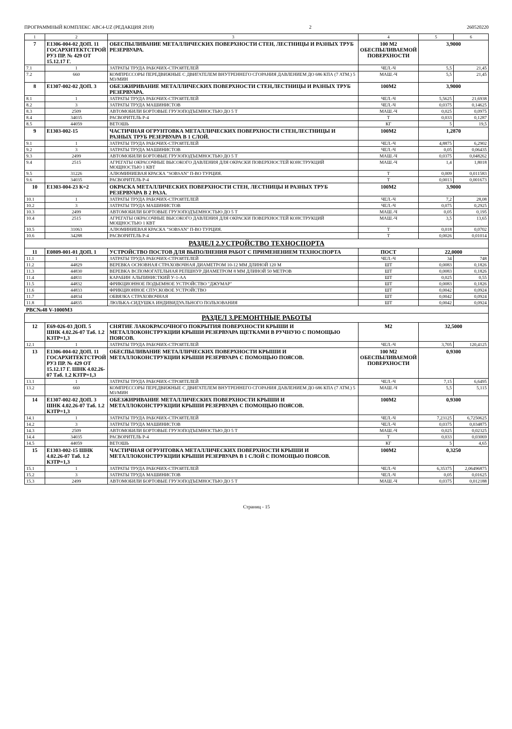ПРОГРАММНЫЙ КОМПЛЕКС АВС4-UZ (РЕДАКЦИЯ 2018) 2 260520220
| 1 | 2 | 3 | 4 | 5 | 6 |
| --- | --- | --- | --- | --- | --- |
| 7 | Е1306-004-02 ДОП. 11 ГОСАРХИТЕКТСТРОЙ РУЗ ПР. № 429 ОТ 15.12.17 Г. | ОБЕСПЫЛИВАНИЕ МЕТАЛЛИЧЕСКИХ ПОВЕРХНОСТИ СТЕН, ЛЕСТНИЦЫ И РАЗНЫХ ТРУБ РЕЗЕРВУАРА. | 100 М2 ОБЕСПЫЛИВАЕМОЙ ПОВЕРХНОСТИ | 3,9000 | |
| 7.1 | 1 | ЗАТРАТЫ ТРУДА РАБОЧИХ-СТРОИТЕЛЕЙ | ЧЕЛ.-Ч | 5,5 | 21,45 |
| 7.2 | 660 | КОМПРЕССОРЫ ПЕРЕДВИЖНЫЕ С ДВИГАТЕЛЕМ ВНУТРЕННЕГО СГОРАНИЯ ДАВЛЕНИЕМ ДО 686 КПА (7 АТМ.) 5 М3/МИН | МАШ.-Ч | 5,5 | 21,45 |
| 8 | Е1307-002-02 ДОП. 3 | ОБЕЗЖИРИВАНИЕ МЕТАЛЛИЧЕСКИХ ПОВЕРХНОСТИ СТЕН,ЛЕСТНИЦЫ И РАЗНЫХ ТРУБ РЕЗЕРВУАРА. | 100М2 | 3,9000 | |
| 8.1 | 1 | ЗАТРАТЫ ТРУДА РАБОЧИХ-СТРОИТЕЛЕЙ | ЧЕЛ.-Ч | 5,5625 | 21,6938 |
| 8.2 | 3 | ЗАТРАТЫ ТРУДА МАШИНИСТОВ | ЧЕЛ.-Ч | 0,0375 | 0,14625 |
| 8.3 | 2509 | АВТОМОБИЛИ БОРТОВЫЕ ГРУЗОПОДЪЕМНОСТЬЮ ДО 5 Т | МАШ.-Ч | 0,025 | 0,0975 |
| 8.4 | 34035 | РАСВОРИТЕЛЬ Р-4 | Т | 0,033 | 0,1287 |
| 8.5 | 44059 | ВЕТОШЬ | КГ | 5 | 19,5 |
| 9 | Е1303-002-15 | ЧАСТИЧНАЯ ОГРУНТОВКА МЕТАЛЛИЧЕСКИХ ПОВЕРХНОСТИ СТЕН,ЛЕСТНИЦЫ И РАЗНЫХ ТРУБ РЕЗЕРВУАРА В 1 СЛОЙ. | 100М2 | 1,2870 | |
| 9.1 | 1 | ЗАТРАТЫ ТРУДА РАБОЧИХ-СТРОИТЕЛЕЙ | ЧЕЛ.-Ч | 4,8875 | 6,2902 |
| 9.2 | 3 | ЗАТРАТЫ ТРУДА МАШИНИСТОВ | ЧЕЛ.-Ч | 0,05 | 0,06435 |
| 9.3 | 2499 | АВТОМОБИЛИ БОРТОВЫЕ ГРУЗОПОДЪЕМНОСТЬЮ ДО 5 Т | МАШ.-Ч | 0,0375 | 0,048262 |
| 9.4 | 2515 | АГРЕГАТЫ ОКРАСОЧНЫЕ ВЫСОКОГО ДАВЛЕНИЯ ДЛЯ ОКРАСКИ ПОВЕРХНОСТЕЙ КОНСТРУКЦИЙ МОЩНОСТЬЮ 1 КВТ | МАШ.-Ч | 1,4 | 1,8018 |
| 9.5 | 31226 | АЛЮМИНИЕВАЯ КРАСКА "SOBSAN" П-ВО ТУРЦИЯ. | Т | 0,009 | 0,011583 |
| 9.6 | 34035 | РАСВОРИТЕЛЬ Р-4 | Т | 0,0013 | 0,001673 |
| 10 | Е1303-004-23 К=2 | ОКРАСКА МЕТАЛЛИЧЕСКИХ ПОВЕРХНОСТИ СТЕН, ЛЕСТНИЦЫ И РАЗНЫХ ТРУБ РЕЗЕРВУАРА В 2 РАЗА. | 100М2 | 3,9000 | |
| 10.1 | 1 | ЗАТРАТЫ ТРУДА РАБОЧИХ-СТРОИТЕЛЕЙ | ЧЕЛ.-Ч | 7,2 | 28,08 |
| 10.2 | 3 | ЗАТРАТЫ ТРУДА МАШИНИСТОВ | ЧЕЛ.-Ч | 0,075 | 0,2925 |
| 10.3 | 2499 | АВТОМОБИЛИ БОРТОВЫЕ ГРУЗОПОДЪЕМНОСТЬЮ ДО 5 Т | МАШ.-Ч | 0,05 | 0,195 |
| 10.4 | 2515 | АГРЕГАТЫ ОКРАСОЧНЫЕ ВЫСОКОГО ДАВЛЕНИЯ ДЛЯ ОКРАСКИ ПОВЕРХНОСТЕЙ КОНСТРУКЦИЙ МОЩНОСТЬЮ 1 КВТ | МАШ.-Ч | 3,5 | 13,65 |
| 10.5 | 31063 | АЛЮМИНИЕВАЯ КРАСКА "SOBSAN" П-ВО ТУРЦИЯ. | Т | 0,018 | 0,0702 |
| 10.6 | 34288 | РАСВОРИТЕЛЬ Р-4 | Т | 0,0026 | 0,01014 |
| РАЗДЕЛ 2.УСТРОЙСТВО ТЕХНОСПОРТА | | | | | |
| 11 | Е0809-001-01 ДОП. 1 | УСТРОЙСТВО ПОСТОВ ДЛЯ ВЫПОЛНЕНИЯ РАБОТ С ПРИМЕНЕНИЕМ ТЕХНОСПОРТА | ПОСТ | 22,0000 | |
| 11.1 | 1 | ЗАТРАТЫ ТРУДА РАБОЧИХ-СТРОИТЕЛЕЙ | ЧЕЛ.-Ч | 34 | 748 |
| 11.2 | 44829 | ВЕРЕВКА ОСНОВНАЯ СТРАХОВОЧНАЯ ДИАМЕТРОМ 10-12 ММ ДЛИНОЙ 120 М | ШТ | 0,0083 | 0,1826 |
| 11.3 | 44830 | ВЕРЕВКА ВСПОМОГАТЕЛЬНАЯ РЕПШНУР ДИАМЕТРОМ 8 ММ ДЛИНОЙ 50 МЕТРОВ | ШТ | 0,0083 | 0,1826 |
| 11.4 | 44831 | КАРАБИН АЛЬПИНИСТКИЙ У-1-АА | ШТ | 0,025 | 0,55 |
| 11.5 | 44832 | ФРИКЦИОННОЕ ПОДЬЕМНОЕ УСТРОЙСТВО "ДЖУМАР" | ШТ | 0,0083 | 0,1826 |
| 11.6 | 44833 | ФРИКЦИОННОЕ СПУСКОВОЕ УСТРОЙСТВО | ШТ | 0,0042 | 0,0924 |
| 11.7 | 44834 | ОБВЯЗКА СТРАХОВОЧНАЯ | ШТ | 0,0042 | 0,0924 |
| 11.8 | 44835 | ЛЮЛЬКА-СИДУШКА ИНДИВИДУАЛЬНОГО ПОЛЬЗОВАНИЯ | ШТ | 0,0042 | 0,0924 |
| РВС№48 V-1000М3 | | | | | |
| РАЗДЕЛ 3.РЕМОНТНЫЕ РАБОТЫ | | | | | |
| 12 | Е69-026-03 ДОП. 5 ШНК 4.02.26-07 Таб. 1.2 КЗТР=1,3 | СНЯТИЕ ЛАКОКРАСОЧНОГО ПОКРЫТИЯ ПОВЕРХНОСТИ КРЫШИ И МЕТАЛЛОКОНСТРУКЦИИ КРЫШИ РЕЗЕРВУАРА ЩЕТКАМИ В РУЧНУЮ С ПОМОЩЬЮ ПОЯСОВ. | М2 | 32,5000 | |
| 12.1 | 1 | ЗАТРАТЫ ТРУДА РАБОЧИХ-СТРОИТЕЛЕЙ | ЧЕЛ.-Ч | 3,705 | 120,4125 |
| 13 | Е1306-004-02 ДОП. 11 ГОСАРХИТЕКТСТРОЙ РУЗ ПР. № 429 ОТ 15.12.17 Г. ШНК 4.02.26-07 Таб. 1.2 КЗТР=1,3 | ОБЕСПЫЛИВАНИЕ МЕТАЛЛИЧЕСКИХ ПОВЕРХНОСТИ КРЫШИ И МЕТАЛЛОКОНСТРУКЦИИ КРЫШИ РЕЗЕРВУАРА С ПОМОЩЬЮ ПОЯСОВ. | 100 М2 ОБЕСПЫЛИВАЕМОЙ ПОВЕРХНОСТИ | 0,9300 | |
| 13.1 | 1 | ЗАТРАТЫ ТРУДА РАБОЧИХ-СТРОИТЕЛЕЙ | ЧЕЛ.-Ч | 7,15 | 6,6495 |
| 13.2 | 660 | КОМПРЕССОРЫ ПЕРЕДВИЖНЫЕ С ДВИГАТЕЛЕМ ВНУТРЕННЕГО СГОРАНИЯ ДАВЛЕНИЕМ ДО 686 КПА (7 АТМ.) 5 М3/МИН | МАШ.-Ч | 5,5 | 5,115 |
| 14 | Е1307-002-02 ДОП. 3 ШНК 4.02.26-07 Таб. 1.2 КЗТР=1,3 | ОБЕЗЖИРИВАНИЕ МЕТАЛЛИЧЕСКИХ ПОВЕРХНОСТИ КРЫШИ И МЕТАЛЛОКОНСТРУКЦИИ КРЫШИ РЕЗЕРВУАРА С ПОМОЩЬЮ ПОЯСОВ. | 100М2 | 0,9300 | |
| 14.1 | 1 | ЗАТРАТЫ ТРУДА РАБОЧИХ-СТРОИТЕЛЕЙ | ЧЕЛ.-Ч | 7,23125 | 6,7250625 |
| 14.2 | 3 | ЗАТРАТЫ ТРУДА МАШИНИСТОВ | ЧЕЛ.-Ч | 0,0375 | 0,034875 |
| 14.3 | 2509 | АВТОМОБИЛИ БОРТОВЫЕ ГРУЗОПОДЪЕМНОСТЬЮ ДО 5 Т | МАШ.-Ч | 0,025 | 0,02325 |
| 14.4 | 34035 | РАСВОРИТЕЛЬ Р-4 | Т | 0,033 | 0,03069 |
| 14.5 | 44059 | ВЕТОШЬ | КГ | 5 | 4,65 |
| 15 | Е1303-002-15 ШНК 4.02.26-07 Таб. 1.2 КЗТР=1,3 | ЧАСТИЧНАЯ ОГРУНТОВКА МЕТАЛЛИЧЕСКИХ ПОВЕРХНОСТИ КРЫШИ И МЕТАЛЛОКОНСТРУКЦИИ КРЫШИ РЕЗЕРВУАРА В 1 СЛОЙ С ПОМОЩЬЮ ПОЯСОВ. | 100М2 | 0,3250 | |
| 15.1 | 1 | ЗАТРАТЫ ТРУДА РАБОЧИХ-СТРОИТЕЛЕЙ | ЧЕЛ.-Ч | 6,35375 | 2,06496875 |
| 15.2 | 3 | ЗАТРАТЫ ТРУДА МАШИНИСТОВ | ЧЕЛ.-Ч | 0,05 | 0,01625 |
| 15.3 | 2499 | АВТОМОБИЛИ БОРТОВЫЕ ГРУЗОПОДЪЕМНОСТЬЮ ДО 5 Т | МАШ.-Ч | 0,0375 | 0,012188 |
Страниц - 15